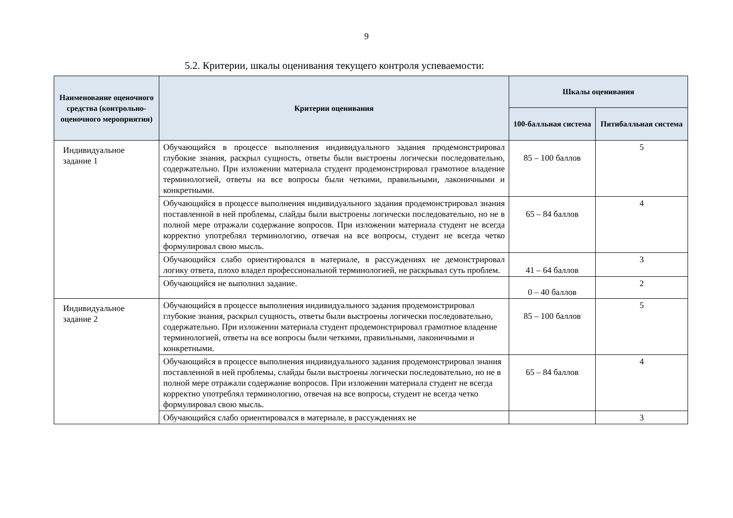9
5.2. Критерии, шкалы оценивания текущего контроля успеваемости:
| Наименование оценочного средства (контрольно-оценочного мероприятия) | Критерии оценивания | Шкалы оценивания | |
| --- | --- | --- | --- |
| | | 100-балльная система | Пятибалльная система |
| Индивидуальное задание 1 | Обучающийся в процессе выполнения индивидуального задания продемонстрировал глубокие знания, раскрыл сущность, ответы были выстроены логически последовательно, содержательно. При изложении материала студент продемонстрировал грамотное владение терминологией, ответы на все вопросы были четкими, правильными, лаконичными и конкретными. | 85 – 100 баллов | 5 |
| | Обучающийся в процессе выполнения индивидуального задания продемонстрировал знания поставленной в ней проблемы, слайды были выстроены логически последовательно, но не в полной мере отражали содержание вопросов. При изложении материала студент не всегда корректно употреблял терминологию, отвечая на все вопросы, студент не всегда четко формулировал свою мысль. | 65 – 84 баллов | 4 |
| | Обучающийся слабо ориентировался в материале, в рассуждениях не демонстрировал логику ответа, плохо владел профессиональной терминологией, не раскрывал суть проблем. | 41 – 64 баллов | 3 |
| | Обучающийся не выполнил задание. | 0 – 40 баллов | 2 |
| Индивидуальное задание 2 | Обучающийся в процессе выполнения индивидуального задания продемонстрировал глубокие знания, раскрыл сущность, ответы были выстроены логически последовательно, содержательно. При изложении материала студент продемонстрировал грамотное владение терминологией, ответы на все вопросы были четкими, правильными, лаконичными и конкретными. | 85 – 100 баллов | 5 |
| | Обучающийся в процессе выполнения индивидуального задания продемонстрировал знания поставленной в ней проблемы, слайды были выстроены логически последовательно, но не в полной мере отражали содержание вопросов. При изложении материала студент не всегда корректно употреблял терминологию, отвечая на все вопросы, студент не всегда четко формулировал свою мысль. | 65 – 84 баллов | 4 |
| | Обучающийся слабо ориентировался в материале, в рассуждениях не | | 3 |